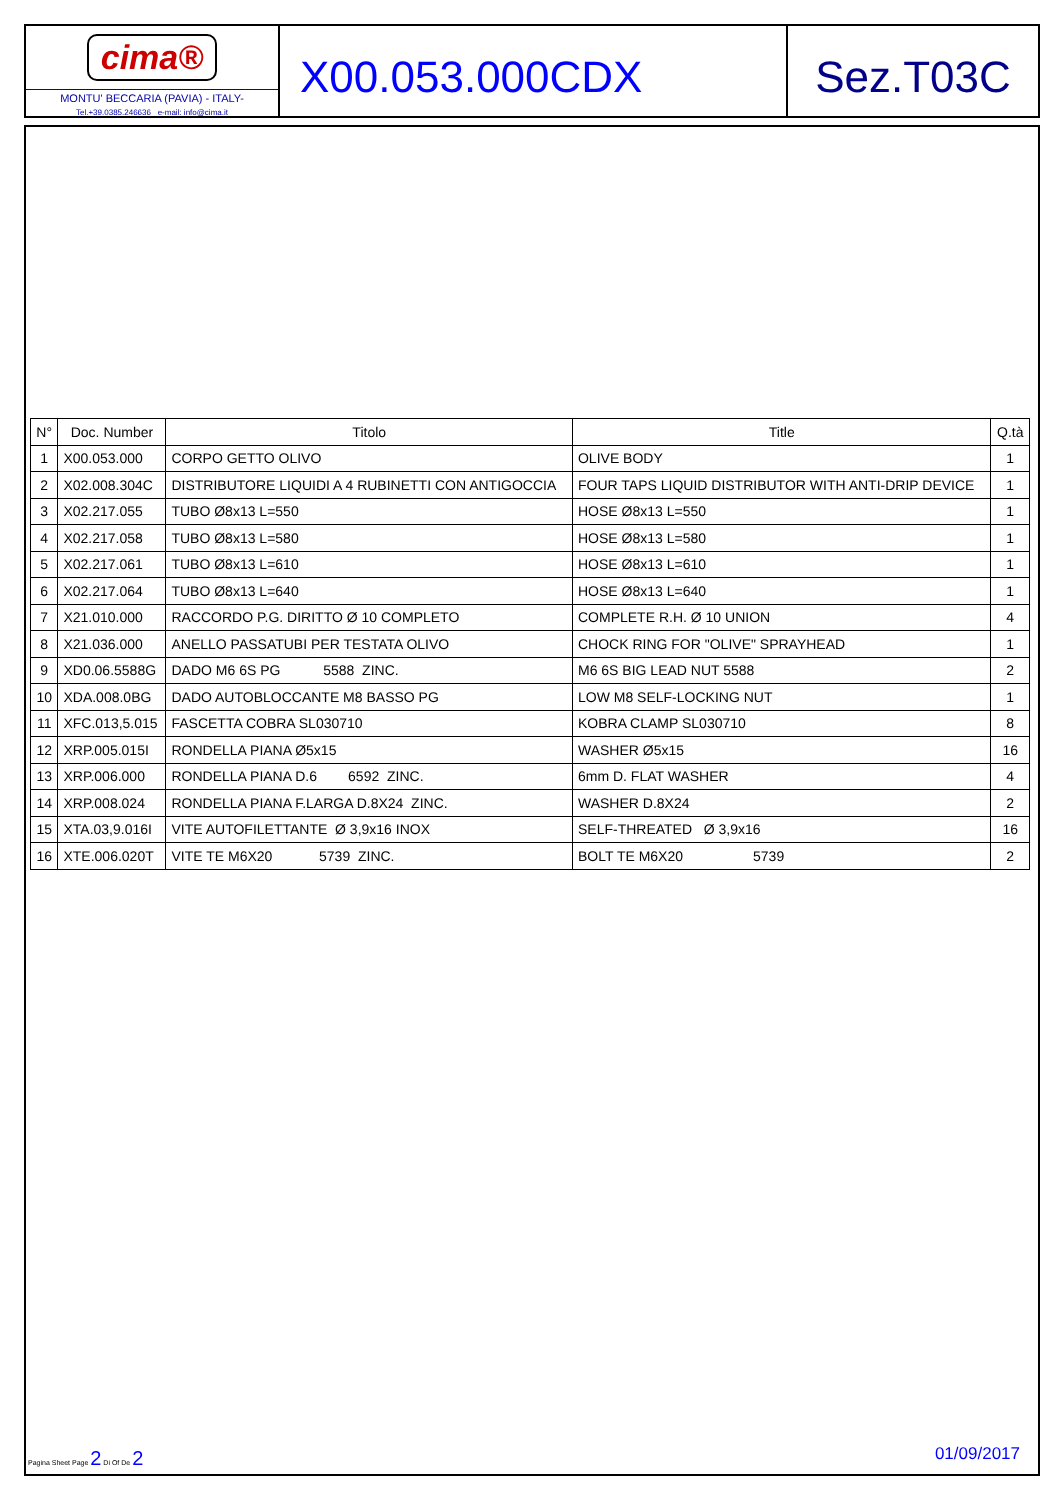cima®
MONTU' BECCARIA (PAVIA) - ITALY-
Tel.+39.0385.246636 e-mail: info@cima.it
X00.053.000CDX Sez.T03C
| N° | Doc. Number | Titolo | Title | Q.tà |
| --- | --- | --- | --- | --- |
| 1 | X00.053.000 | CORPO GETTO OLIVO | OLIVE BODY | 1 |
| 2 | X02.008.304C | DISTRIBUTORE LIQUIDI A 4 RUBINETTI CON ANTIGOCCIA | FOUR TAPS LIQUID DISTRIBUTOR WITH ANTI-DRIP DEVICE | 1 |
| 3 | X02.217.055 | TUBO Ø8x13 L=550 | HOSE Ø8x13 L=550 | 1 |
| 4 | X02.217.058 | TUBO Ø8x13 L=580 | HOSE Ø8x13 L=580 | 1 |
| 5 | X02.217.061 | TUBO Ø8x13 L=610 | HOSE Ø8x13 L=610 | 1 |
| 6 | X02.217.064 | TUBO Ø8x13 L=640 | HOSE Ø8x13 L=640 | 1 |
| 7 | X21.010.000 | RACCORDO P.G. DIRITTO Ø 10 COMPLETO | COMPLETE R.H. Ø 10 UNION | 4 |
| 8 | X21.036.000 | ANELLO PASSATUBI PER TESTATA OLIVO | CHOCK RING FOR "OLIVE" SPRAYHEAD | 1 |
| 9 | XD0.06.5588G | DADO M6 6S PG 5588 ZINC. | M6 6S BIG LEAD NUT 5588 | 2 |
| 10 | XDA.008.0BG | DADO AUTOBLOCCANTE M8 BASSO PG | LOW M8 SELF-LOCKING NUT | 1 |
| 11 | XFC.013,5.015 | FASCETTA COBRA SL030710 | KOBRA CLAMP SL030710 | 8 |
| 12 | XRP.005.015I | RONDELLA PIANA Ø5x15 | WASHER Ø5x15 | 16 |
| 13 | XRP.006.000 | RONDELLA PIANA D.6 6592 ZINC. | 6mm D. FLAT WASHER | 4 |
| 14 | XRP.008.024 | RONDELLA PIANA F.LARGA D.8X24 ZINC. | WASHER D.8X24 | 2 |
| 15 | XTA.03,9.016I | VITE AUTOFILETTANTE Ø 3,9x16 INOX | SELF-THREATED Ø 3,9x16 | 16 |
| 16 | XTE.006.020T | VITE TE M6X20 5739 ZINC. | BOLT TE M6X20 5739 | 2 |
Pagina Sheet Page 2 Di Of De 2
01/09/2017